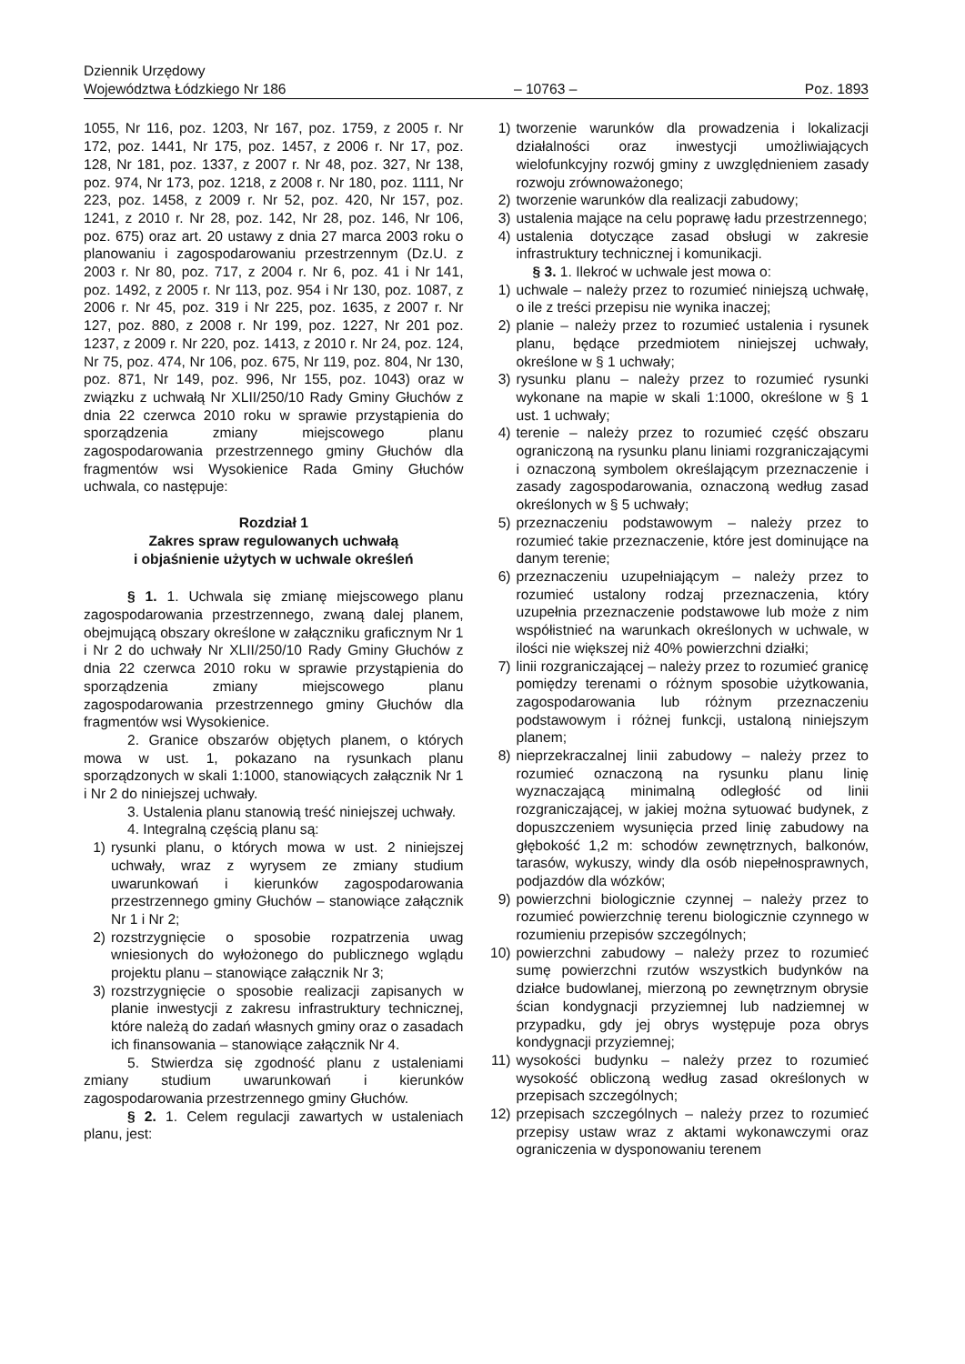Dziennik Urzędowy
Województwa Łódzkiego Nr 186
– 10763 –
Poz. 1893
1055, Nr 116, poz. 1203, Nr 167, poz. 1759, z 2005 r. Nr 172, poz. 1441, Nr 175, poz. 1457, z 2006 r. Nr 17, poz. 128, Nr 181, poz. 1337, z 2007 r. Nr 48, poz. 327, Nr 138, poz. 974, Nr 173, poz. 1218, z 2008 r. Nr 180, poz. 1111, Nr 223, poz. 1458, z 2009 r. Nr 52, poz. 420, Nr 157, poz. 1241, z 2010 r. Nr 28, poz. 142, Nr 28, poz. 146, Nr 106, poz. 675) oraz art. 20 ustawy z dnia 27 marca 2003 roku o planowaniu i zagospodarowaniu przestrzennym (Dz.U. z 2003 r. Nr 80, poz. 717, z 2004 r. Nr 6, poz. 41 i Nr 141, poz. 1492, z 2005 r. Nr 113, poz. 954 i Nr 130, poz. 1087, z 2006 r. Nr 45, poz. 319 i Nr 225, poz. 1635, z 2007 r. Nr 127, poz. 880, z 2008 r. Nr 199, poz. 1227, Nr 201 poz. 1237, z 2009 r. Nr 220, poz. 1413, z 2010 r. Nr 24, poz. 124, Nr 75, poz. 474, Nr 106, poz. 675, Nr 119, poz. 804, Nr 130, poz. 871, Nr 149, poz. 996, Nr 155, poz. 1043) oraz w związku z uchwałą Nr XLII/250/10 Rady Gminy Głuchów z dnia 22 czerwca 2010 roku w sprawie przystąpienia do sporządzenia zmiany miejscowego planu zagospodarowania przestrzennego gminy Głuchów dla fragmentów wsi Wysokienice Rada Gminy Głuchów uchwala, co następuje:
Rozdział 1
Zakres spraw regulowanych uchwałą
i objaśnienie użytych w uchwale określeń
§ 1. 1. Uchwala się zmianę miejscowego planu zagospodarowania przestrzennego, zwaną dalej planem, obejmującą obszary określone w załączniku graficznym Nr 1 i Nr 2 do uchwały Nr XLII/250/10 Rady Gminy Głuchów z dnia 22 czerwca 2010 roku w sprawie przystąpienia do sporządzenia zmiany miejscowego planu zagospodarowania przestrzennego gminy Głuchów dla fragmentów wsi Wysokienice.
2. Granice obszarów objętych planem, o których mowa w ust. 1, pokazano na rysunkach planu sporządzonych w skali 1:1000, stanowiących załącznik Nr 1 i Nr 2 do niniejszej uchwały.
3. Ustalenia planu stanowią treść niniejszej uchwały.
4. Integralną częścią planu są:
1) rysunki planu, o których mowa w ust. 2 niniejszej uchwały, wraz z wyrysem ze zmiany studium uwarunkowań i kierunków zagospodarowania przestrzennego gminy Głuchów – stanowiące załącznik Nr 1 i Nr 2;
2) rozstrzygnięcie o sposobie rozpatrzenia uwag wniesionych do wyłożonego do publicznego wglądu projektu planu – stanowiące załącznik Nr 3;
3) rozstrzygnięcie o sposobie realizacji zapisanych w planie inwestycji z zakresu infrastruktury technicznej, które należą do zadań własnych gminy oraz o zasadach ich finansowania – stanowiące załącznik Nr 4.
5. Stwierdza się zgodność planu z ustaleniami zmiany studium uwarunkowań i kierunków zagospodarowania przestrzennego gminy Głuchów.
§ 2. 1. Celem regulacji zawartych w ustaleniach planu, jest:
1) tworzenie warunków dla prowadzenia i lokalizacji działalności oraz inwestycji umożliwiających wielofunkcyjny rozwój gminy z uwzględnieniem zasady rozwoju zrównoważonego;
2) tworzenie warunków dla realizacji zabudowy;
3) ustalenia mające na celu poprawę ładu przestrzennego;
4) ustalenia dotyczące zasad obsługi w zakresie infrastruktury technicznej i komunikacji.
§ 3. 1. Ilekroć w uchwale jest mowa o:
1) uchwale – należy przez to rozumieć niniejszą uchwałę, o ile z treści przepisu nie wynika inaczej;
2) planie – należy przez to rozumieć ustalenia i rysunek planu, będące przedmiotem niniejszej uchwały, określone w § 1 uchwały;
3) rysunku planu – należy przez to rozumieć rysunki wykonane na mapie w skali 1:1000, określone w § 1 ust. 1 uchwały;
4) terenie – należy przez to rozumieć część obszaru ograniczoną na rysunku planu liniami rozgraniczającymi i oznaczoną symbolem określającym przeznaczenie i zasady zagospodarowania, oznaczoną według zasad określonych w § 5 uchwały;
5) przeznaczeniu podstawowym – należy przez to rozumieć takie przeznaczenie, które jest dominujące na danym terenie;
6) przeznaczeniu uzupełniającym – należy przez to rozumieć ustalony rodzaj przeznaczenia, który uzupełnia przeznaczenie podstawowe lub może z nim współistnieć na warunkach określonych w uchwale, w ilości nie większej niż 40% powierzchni działki;
7) linii rozgraniczającej – należy przez to rozumieć granicę pomiędzy terenami o różnym sposobie użytkowania, zagospodarowania lub różnym przeznaczeniu podstawowym i różnej funkcji, ustaloną niniejszym planem;
8) nieprzekraczalnej linii zabudowy – należy przez to rozumieć oznaczoną na rysunku planu linię wyznaczającą minimalną odległość od linii rozgraniczającej, w jakiej można sytuować budynek, z dopuszczeniem wysunięcia przed linię zabudowy na głębokość 1,2 m: schodów zewnętrznych, balkonów, tarasów, wykuszy, windy dla osób niepełnosprawnych, podjazdów dla wózków;
9) powierzchni biologicznie czynnej – należy przez to rozumieć powierzchnię terenu biologicznie czynnego w rozumieniu przepisów szczególnych;
10) powierzchni zabudowy – należy przez to rozumieć sumę powierzchni rzutów wszystkich budynków na działce budowlanej, mierzoną po zewnętrznym obrysie ścian kondygnacji przyziemnej lub nadziemnej w przypadku, gdy jej obrys występuje poza obrys kondygnacji przyziemnej;
11) wysokości budynku – należy przez to rozumieć wysokość obliczoną według zasad określonych w przepisach szczególnych;
12) przepisach szczególnych – należy przez to rozumieć przepisy ustaw wraz z aktami wykonawczymi oraz ograniczenia w dysponowaniu terenem